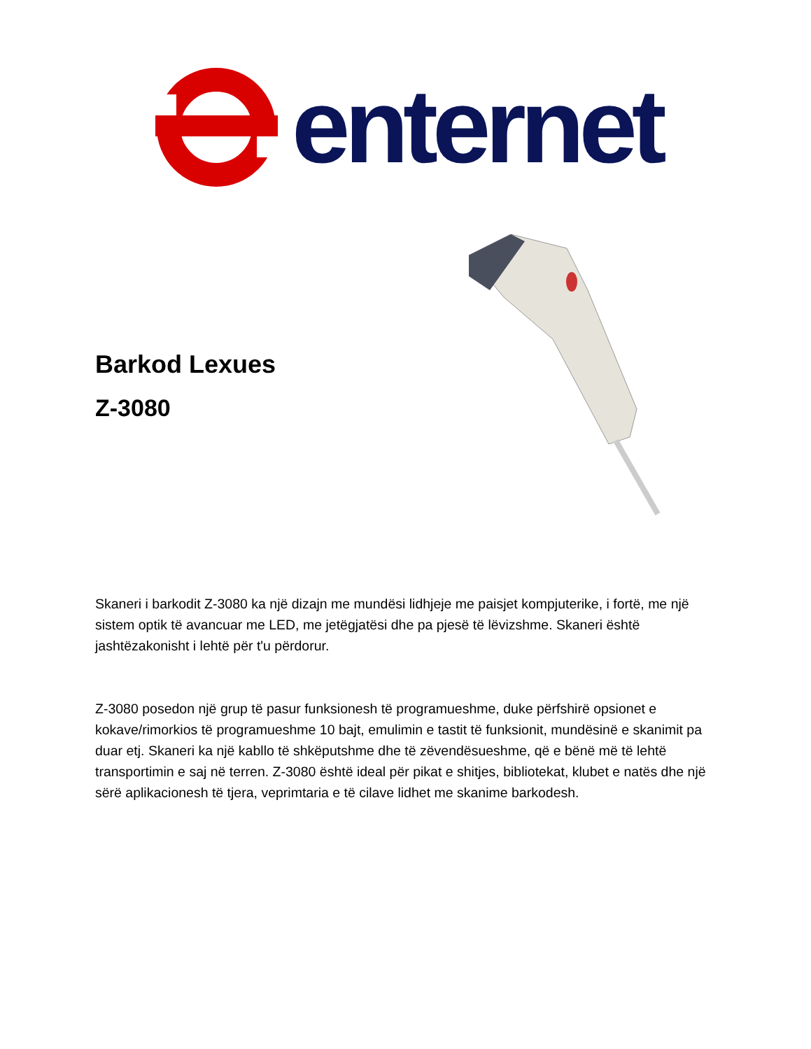enternet
Barkod Lexues
Z-3080
Skaneri i barkodit Z-3080 ka një dizajn me mundësi lidhjeje me paisjet kompjuterike, i fortë, me një sistem optik të avancuar me LED, me jetëgjatësi dhe pa pjesë të lëvizshme. Skaneri është jashtëzakonisht i lehtë për t'u përdorur.
Z-3080 posedon një grup të pasur funksionesh të programueshme, duke përfshirë opsionet e kokave/rimorkios të programueshme 10 bajt, emulimin e tastit të funksionit, mundësinë e skanimit pa duar etj. Skaneri ka një kabllo të shkëputshme dhe të zëvendësueshme, që e bënë më të lehtë transportimin e saj në terren. Z-3080 është ideal për pikat e shitjes, bibliotekat, klubet e natës dhe një sërë aplikacionesh të tjera, veprimtaria e të cilave lidhet me skanime barkodesh.